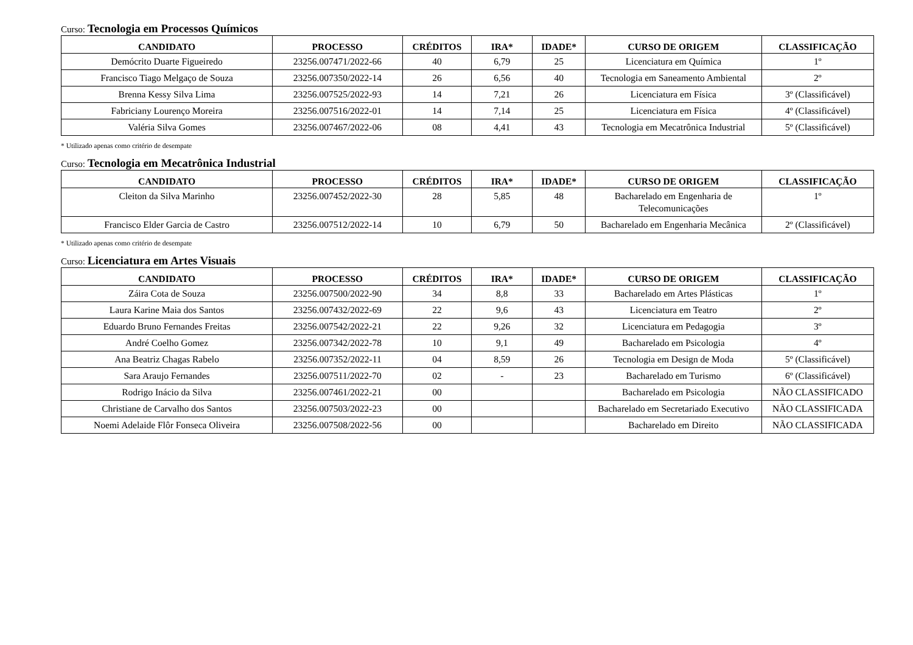Curso: Tecnologia em Processos Químicos
| CANDIDATO | PROCESSO | CRÉDITOS | IRA* | IDADE* | CURSO DE ORIGEM | CLASSIFICAÇÃO |
| --- | --- | --- | --- | --- | --- | --- |
| Demócrito Duarte Figueiredo | 23256.007471/2022-66 | 40 | 6,79 | 25 | Licenciatura em Química | 1º |
| Francisco Tiago Melgaço de Souza | 23256.007350/2022-14 | 26 | 6,56 | 40 | Tecnologia em Saneamento Ambiental | 2º |
| Brenna Kessy Silva Lima | 23256.007525/2022-93 | 14 | 7,21 | 26 | Licenciatura em Física | 3º (Classificável) |
| Fabriciany Lourenço Moreira | 23256.007516/2022-01 | 14 | 7,14 | 25 | Licenciatura em Física | 4º (Classificável) |
| Valéria Silva Gomes | 23256.007467/2022-06 | 08 | 4,41 | 43 | Tecnologia em Mecatrônica Industrial | 5º (Classificável) |
* Utilizado apenas como critério de desempate
Curso: Tecnologia em Mecatrônica Industrial
| CANDIDATO | PROCESSO | CRÉDITOS | IRA* | IDADE* | CURSO DE ORIGEM | CLASSIFICAÇÃO |
| --- | --- | --- | --- | --- | --- | --- |
| Cleiton da Silva Marinho | 23256.007452/2022-30 | 28 | 5,85 | 48 | Bacharelado em Engenharia de Telecomunicações | 1º |
| Francisco Elder Garcia de Castro | 23256.007512/2022-14 | 10 | 6,79 | 50 | Bacharelado em Engenharia Mecânica | 2º (Classificável) |
* Utilizado apenas como critério de desempate
Curso: Licenciatura em Artes Visuais
| CANDIDATO | PROCESSO | CRÉDITOS | IRA* | IDADE* | CURSO DE ORIGEM | CLASSIFICAÇÃO |
| --- | --- | --- | --- | --- | --- | --- |
| Záira Cota de Souza | 23256.007500/2022-90 | 34 | 8,8 | 33 | Bacharelado em Artes Plásticas | 1º |
| Laura Karine Maia dos Santos | 23256.007432/2022-69 | 22 | 9,6 | 43 | Licenciatura em Teatro | 2º |
| Eduardo Bruno Fernandes Freitas | 23256.007542/2022-21 | 22 | 9,26 | 32 | Licenciatura em Pedagogia | 3º |
| André Coelho Gomez | 23256.007342/2022-78 | 10 | 9,1 | 49 | Bacharelado em Psicologia | 4º |
| Ana Beatriz Chagas Rabelo | 23256.007352/2022-11 | 04 | 8,59 | 26 | Tecnologia em Design de Moda | 5º (Classificável) |
| Sara Araujo Fernandes | 23256.007511/2022-70 | 02 | - | 23 | Bacharelado em Turismo | 6º (Classificável) |
| Rodrigo Inácio da Silva | 23256.007461/2022-21 | 00 | | | Bacharelado em Psicologia | NÃO CLASSIFICADO |
| Christiane de Carvalho dos Santos | 23256.007503/2022-23 | 00 | | | Bacharelado em Secretariado Executivo | NÃO CLASSIFICADA |
| Noemi Adelaide Flôr Fonseca Oliveira | 23256.007508/2022-56 | 00 | | | Bacharelado em Direito | NÃO CLASSIFICADA |